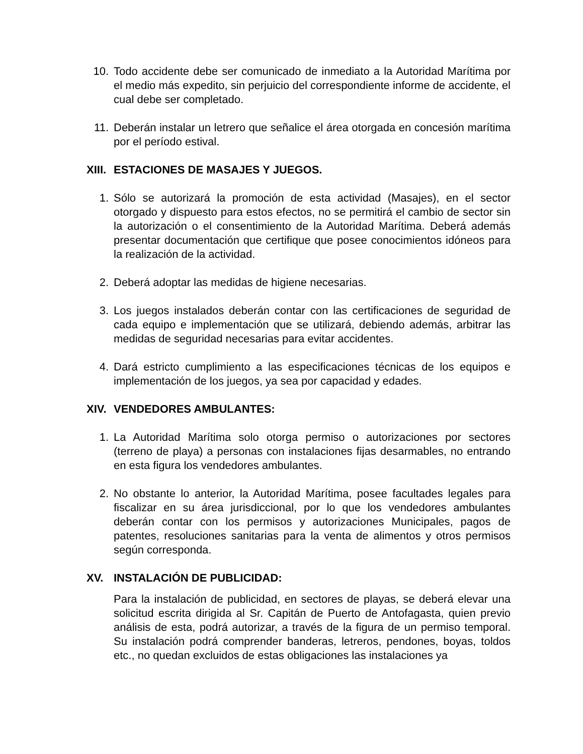10. Todo accidente debe ser comunicado de inmediato a la Autoridad Marítima por el medio más expedito, sin perjuicio del correspondiente informe de accidente, el cual debe ser completado.
11. Deberán instalar un letrero que señalice el área otorgada en concesión marítima por el período estival.
XIII.
ESTACIONES DE MASAJES Y JUEGOS.
1. Sólo se autorizará la promoción de esta actividad (Masajes), en el sector otorgado y dispuesto para estos efectos, no se permitirá el cambio de sector sin la autorización o el consentimiento de la Autoridad Marítima. Deberá además presentar documentación que certifique que posee conocimientos idóneos para la realización de la actividad.
2. Deberá adoptar las medidas de higiene necesarias.
3. Los juegos instalados deberán contar con las certificaciones de seguridad de cada equipo e implementación que se utilizará, debiendo además, arbitrar las medidas de seguridad necesarias para evitar accidentes.
4. Dará estricto cumplimiento a las especificaciones técnicas de los equipos e implementación de los juegos, ya sea por capacidad y edades.
XIV. VENDEDORES AMBULANTES:
1. La Autoridad Marítima solo otorga permiso o autorizaciones por sectores (terreno de playa) a personas con instalaciones fijas desarmables, no entrando en esta figura los vendedores ambulantes.
2. No obstante lo anterior, la Autoridad Marítima, posee facultades legales para fiscalizar en su área jurisdiccional, por lo que los vendedores ambulantes deberán contar con los permisos y autorizaciones Municipales, pagos de patentes, resoluciones sanitarias para la venta de alimentos y otros permisos según corresponda.
XV. INSTALACIÓN DE PUBLICIDAD:
Para la instalación de publicidad, en sectores de playas, se deberá elevar una solicitud escrita dirigida al Sr. Capitán de Puerto de Antofagasta, quien previo análisis de esta, podrá autorizar, a través de la figura de un permiso temporal. Su instalación podrá comprender banderas, letreros, pendones, boyas, toldos etc., no quedan excluidos de estas obligaciones las instalaciones ya